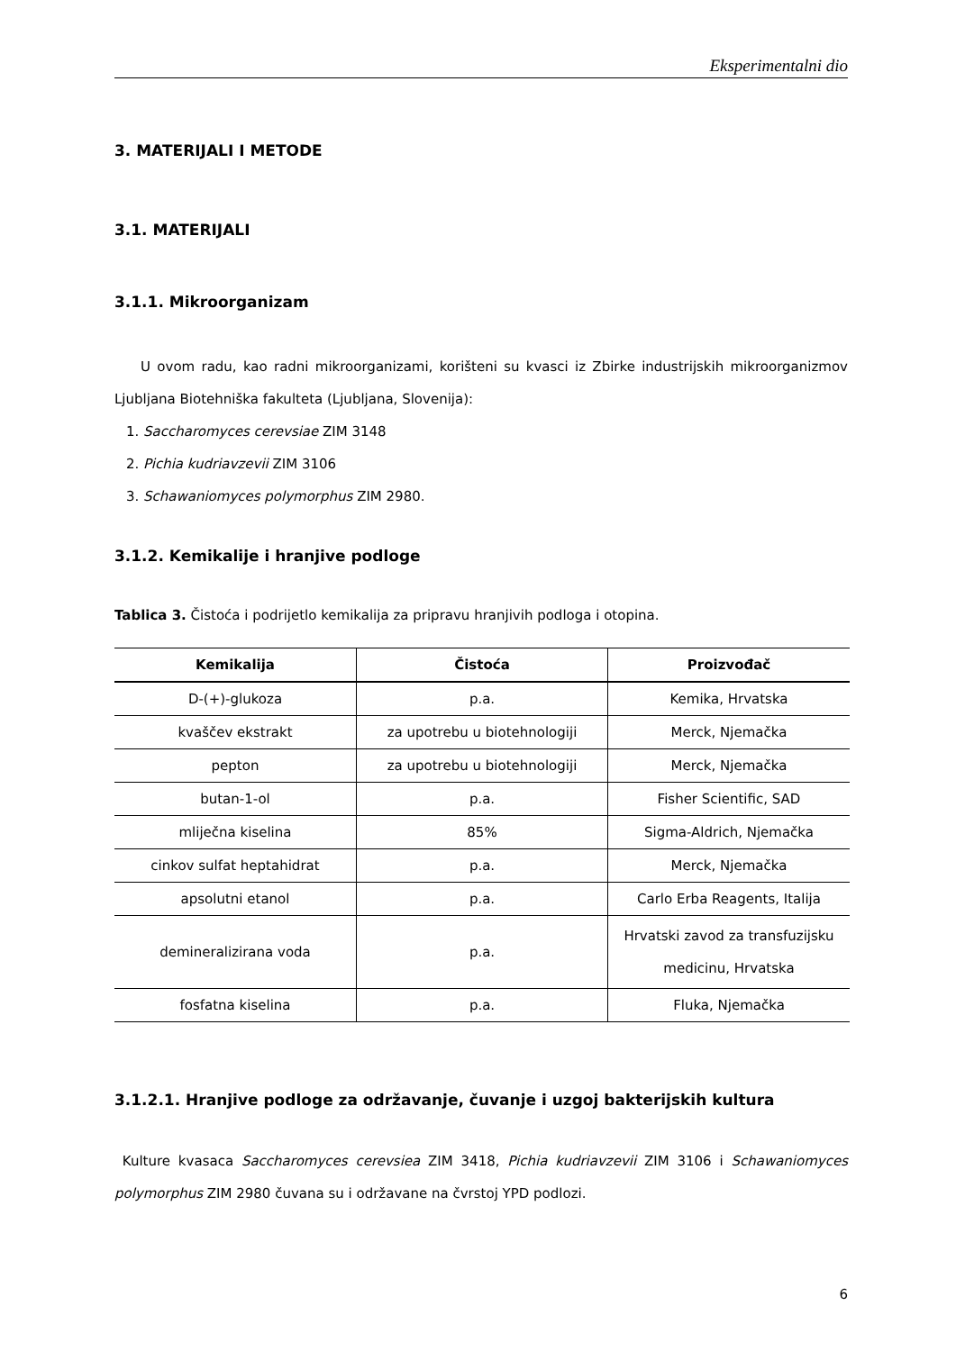Eksperimentalni dio
3. MATERIJALI I METODE
3.1. MATERIJALI
3.1.1. Mikroorganizam
U ovom radu, kao radni mikroorganizami, korišteni su kvasci iz Zbirke industrijskih mikroorganizmov Ljubljana Biotehniška fakulteta (Ljubljana, Slovenija):
1. Saccharomyces cerevsiae ZIM 3148
2. Pichia kudriavzevii ZIM 3106
3. Schawaniomyces polymorphus ZIM 2980.
3.1.2. Kemikalije i hranjive podloge
Tablica 3. Čistoća i podrijetlo kemikalija za pripravu hranjivih podloga i otopina.
| Kemikalija | Čistoća | Proizvođač |
| --- | --- | --- |
| D-(+)-glukoza | p.a. | Kemika, Hrvatska |
| kvaščev ekstrakt | za upotrebu u biotehnologiji | Merck, Njemačka |
| pepton | za upotrebu u biotehnologiji | Merck, Njemačka |
| butan-1-ol | p.a. | Fisher Scientific, SAD |
| mliječna kiselina | 85% | Sigma-Aldrich, Njemačka |
| cinkov sulfat heptahidrat | p.a. | Merck, Njemačka |
| apsolutni etanol | p.a. | Carlo Erba Reagents, Italija |
| demineralizirana voda | p.a. | Hrvatski zavod za transfuzijsku medicinu, Hrvatska |
| fosfatna kiselina | p.a. | Fluka, Njemačka |
3.1.2.1. Hranjive podloge za održavanje, čuvanje i uzgoj bakterijskih kultura
Kulture kvasaca Saccharomyces cerevsiea ZIM 3418, Pichia kudriavzevii ZIM 3106 i Schawaniomyces polymorphus ZIM 2980 čuvana su i održavane na čvrstoj YPD podlozi.
6